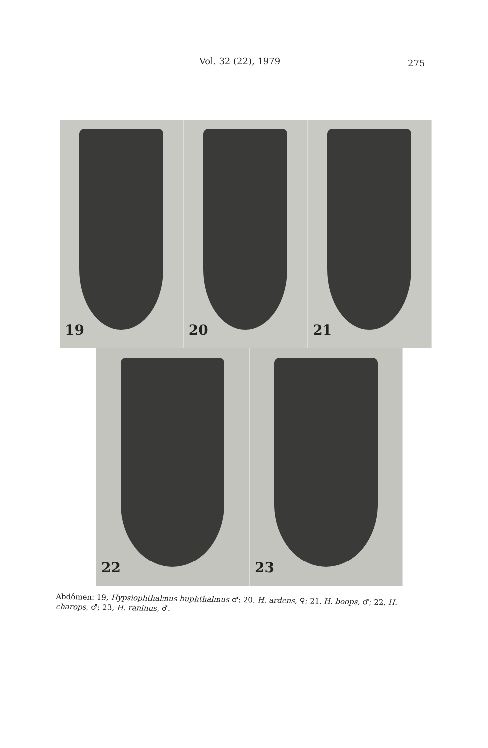Vol. 32 (22), 1979 275
19
20
21
22
23
Abdômen: 19, Hypsiophthalmus buphthalmus ♂; 20, H. ardens, ♀; 21, H. boops, ♂; 22, H. charops, ♂; 23, H. raninus, ♂.